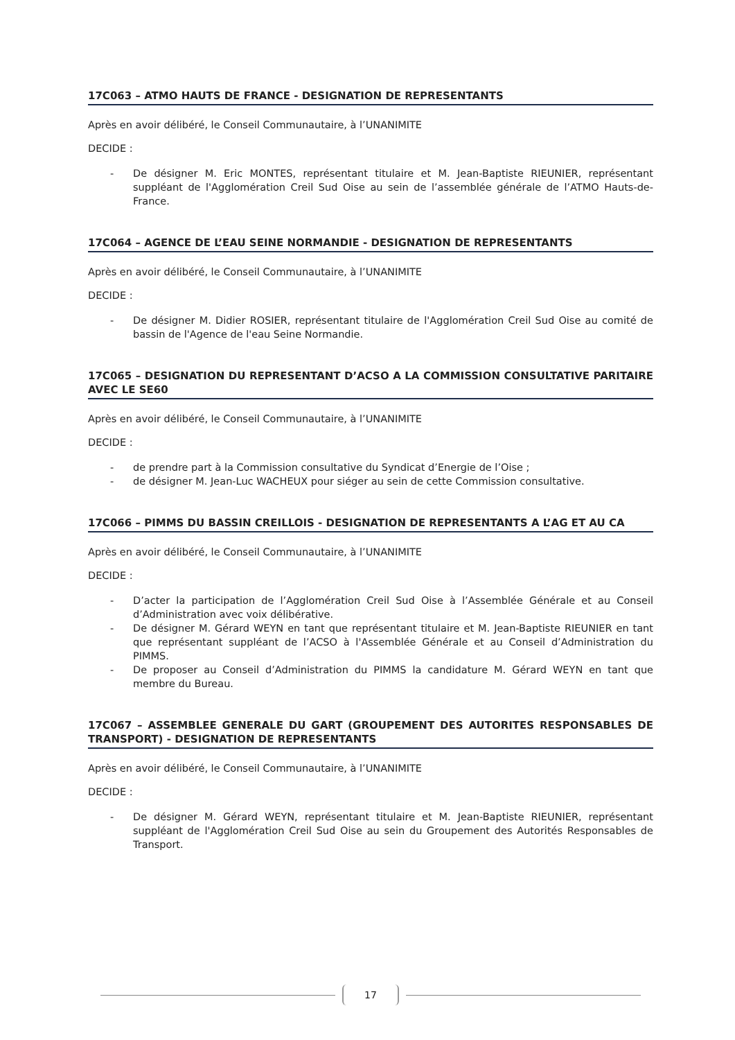17C063 – ATMO HAUTS DE FRANCE - DESIGNATION DE REPRESENTANTS
Après en avoir délibéré, le Conseil Communautaire, à l’UNANIMITE
DECIDE :
- De désigner M. Eric MONTES, représentant titulaire et M. Jean-Baptiste RIEUNIER, représentant suppléant de l'Agglomération Creil Sud Oise au sein de l’assemblée générale de l’ATMO Hauts-de-France.
17C064 – AGENCE DE L’EAU SEINE NORMANDIE - DESIGNATION DE REPRESENTANTS
Après en avoir délibéré, le Conseil Communautaire, à l’UNANIMITE
DECIDE :
- De désigner M. Didier ROSIER, représentant titulaire de l'Agglomération Creil Sud Oise au comité de bassin de l'Agence de l'eau Seine Normandie.
17C065 – DESIGNATION DU REPRESENTANT D’ACSO A LA COMMISSION CONSULTATIVE PARITAIRE AVEC LE SE60
Après en avoir délibéré, le Conseil Communautaire, à l’UNANIMITE
DECIDE :
- de prendre part à la Commission consultative du Syndicat d’Energie de l’Oise ;
- de désigner M. Jean-Luc WACHEUX pour siéger au sein de cette Commission consultative.
17C066 – PIMMS DU BASSIN CREILLOIS - DESIGNATION DE REPRESENTANTS A L’AG ET AU CA
Après en avoir délibéré, le Conseil Communautaire, à l’UNANIMITE
DECIDE :
- D’acter la participation de l’Agglomération Creil Sud Oise à l’Assemblée Générale et au Conseil d’Administration avec voix délibérative.
- De désigner M. Gérard WEYN en tant que représentant titulaire et M. Jean-Baptiste RIEUNIER en tant que représentant suppléant de l’ACSO à l'Assemblée Générale et au Conseil d’Administration du PIMMS.
- De proposer au Conseil d’Administration du PIMMS la candidature M. Gérard WEYN en tant que membre du Bureau.
17C067 – ASSEMBLEE GENERALE DU GART (GROUPEMENT DES AUTORITES RESPONSABLES DE TRANSPORT) - DESIGNATION DE REPRESENTANTS
Après en avoir délibéré, le Conseil Communautaire, à l’UNANIMITE
DECIDE :
- De désigner M. Gérard WEYN, représentant titulaire et M. Jean-Baptiste RIEUNIER, représentant suppléant de l'Agglomération Creil Sud Oise au sein du Groupement des Autorités Responsables de Transport.
17